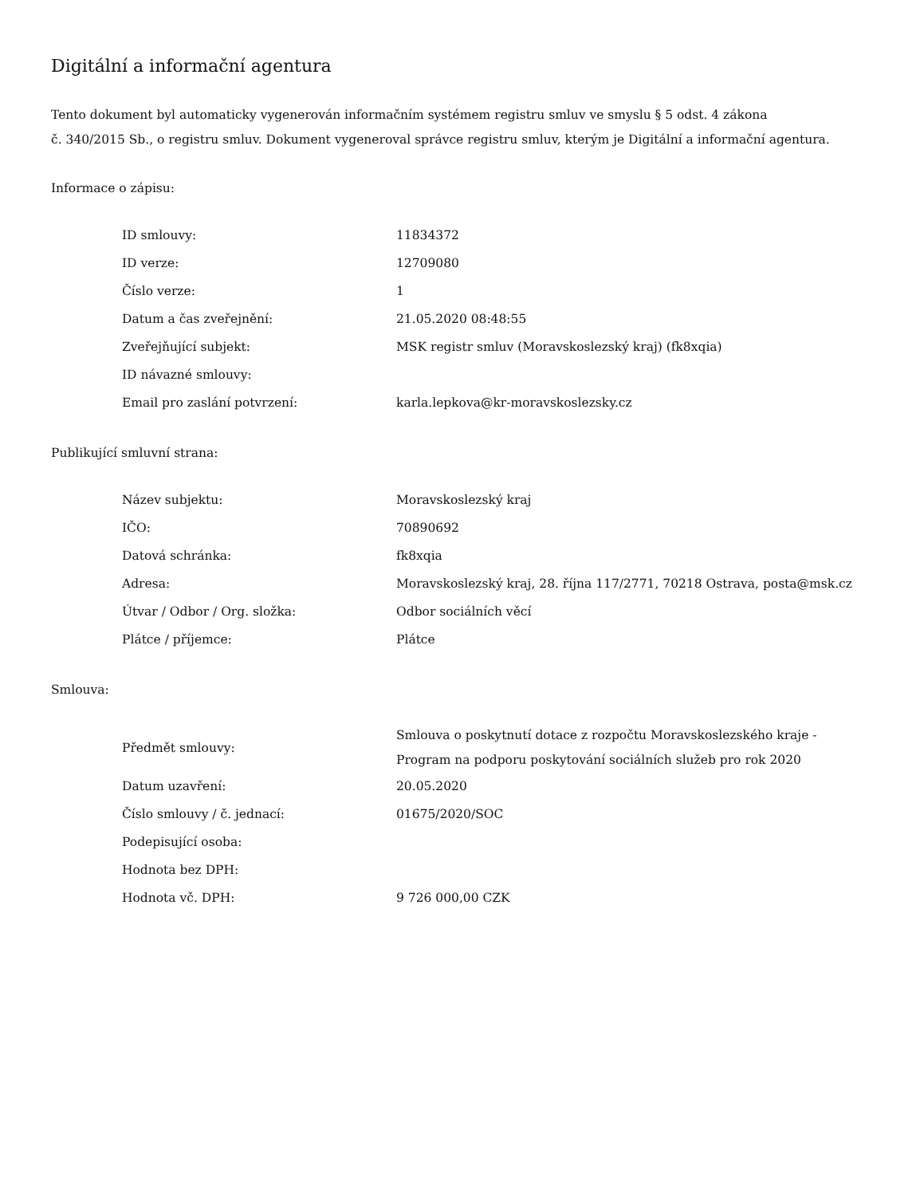Digitální a informační agentura
Tento dokument byl automaticky vygenerován informačním systémem registru smluv ve smyslu § 5 odst. 4 zákona
č. 340/2015 Sb., o registru smluv. Dokument vygeneroval správce registru smluv, kterým je Digitální a informační agentura.
Informace o zápisu:
| ID smlouvy: | 11834372 |
| ID verze: | 12709080 |
| Číslo verze: | 1 |
| Datum a čas zveřejnění: | 21.05.2020 08:48:55 |
| Zveřejňující subjekt: | MSK registr smluv (Moravskoslezský kraj) (fk8xqia) |
| ID návazné smlouvy: | |
| Email pro zaslání potvrzení: | karla.lepkova@kr-moravskoslezsky.cz |
Publikující smluvní strana:
| Název subjektu: | Moravskoslezský kraj |
| IČO: | 70890692 |
| Datová schránka: | fk8xqia |
| Adresa: | Moravskoslezský kraj, 28. října 117/2771, 70218 Ostrava, posta@msk.cz |
| Útvar / Odbor / Org. složka: | Odbor sociálních věcí |
| Plátce / příjemce: | Plátce |
Smlouva:
| Předmět smlouvy: | Smlouva o poskytnutí dotace z rozpočtu Moravskoslezského kraje - Program na podporu poskytování sociálních služeb pro rok 2020 |
| Datum uzavření: | 20.05.2020 |
| Číslo smlouvy / č. jednací: | 01675/2020/SOC |
| Podepisující osoba: | |
| Hodnota bez DPH: | |
| Hodnota vč. DPH: | 9 726 000,00 CZK |